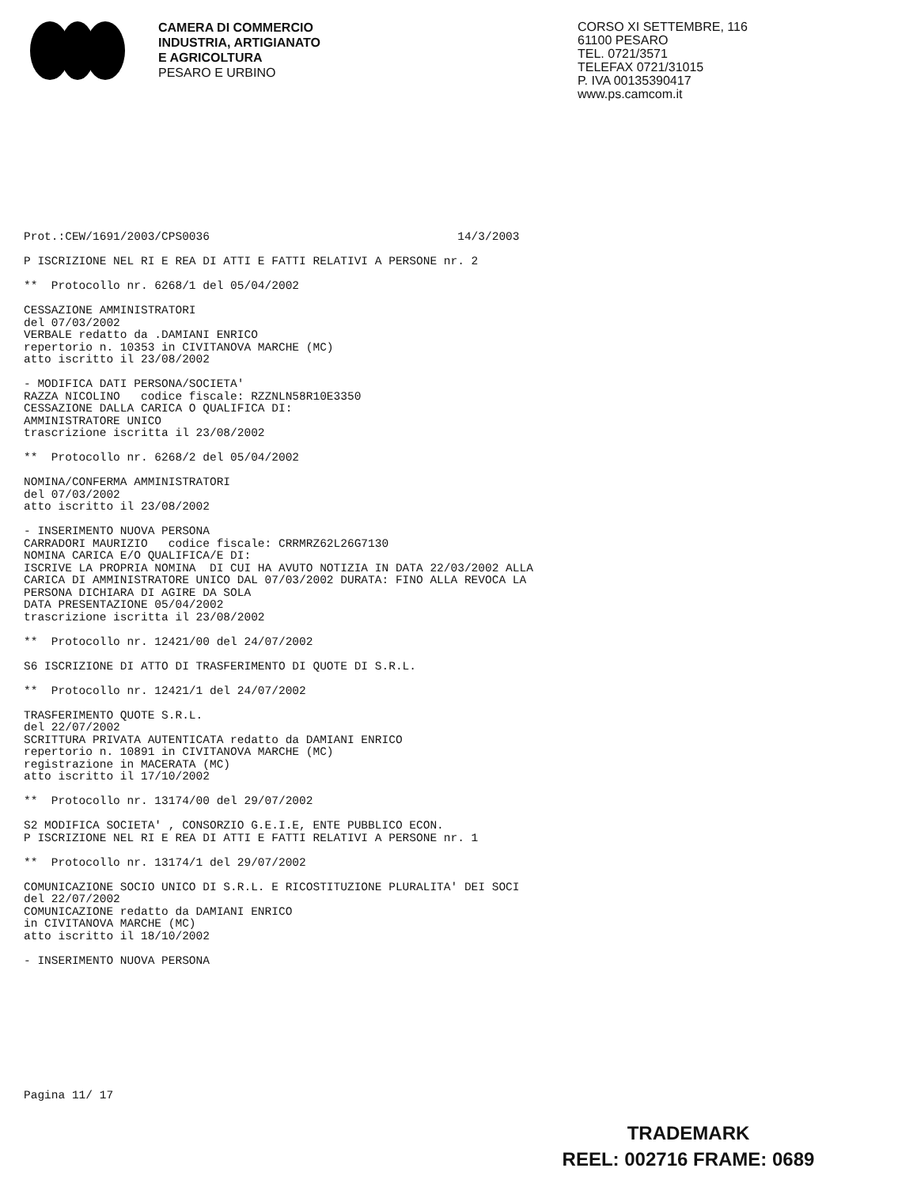CAMERA DI COMMERCIO
INDUSTRIA, ARTIGIANATO
E AGRICOLTURA
PESARO E URBINO
CORSO XI SETTEMBRE, 116
61100 PESARO
TEL. 0721/3571
TELEFAX 0721/31015
P. IVA 00135390417
www.ps.camcom.it
Prot.:CEW/1691/2003/CPS0036                                    14/3/2003

P ISCRIZIONE NEL RI E REA DI ATTI E FATTI RELATIVI A PERSONE nr. 2

**  Protocollo nr. 6268/1 del 05/04/2002

CESSAZIONE AMMINISTRATORI
del 07/03/2002
VERBALE redatto da .DAMIANI ENRICO
repertorio n. 10353 in CIVITANOVA MARCHE (MC)
atto iscritto il 23/08/2002

- MODIFICA DATI PERSONA/SOCIETA'
RAZZA NICOLINO   codice fiscale: RZZNLN58R10E3350
CESSAZIONE DALLA CARICA O QUALIFICA DI:
AMMINISTRATORE UNICO
trascrizione iscritta il 23/08/2002

**  Protocollo nr. 6268/2 del 05/04/2002

NOMINA/CONFERMA AMMINISTRATORI
del 07/03/2002
atto iscritto il 23/08/2002

- INSERIMENTO NUOVA PERSONA
CARRADORI MAURIZIO   codice fiscale: CRRMRZ62L26G7130
NOMINA CARICA E/O QUALIFICA/E DI:
ISCRIVE LA PROPRIA NOMINA  DI CUI HA AVUTO NOTIZIA IN DATA 22/03/2002 ALLA
CARICA DI AMMINISTRATORE UNICO DAL 07/03/2002 DURATA: FINO ALLA REVOCA LA
PERSONA DICHIARA DI AGIRE DA SOLA
DATA PRESENTAZIONE 05/04/2002
trascrizione iscritta il 23/08/2002

**  Protocollo nr. 12421/00 del 24/07/2002

S6 ISCRIZIONE DI ATTO DI TRASFERIMENTO DI QUOTE DI S.R.L.

**  Protocollo nr. 12421/1 del 24/07/2002

TRASFERIMENTO QUOTE S.R.L.
del 22/07/2002
SCRITTURA PRIVATA AUTENTICATA redatto da DAMIANI ENRICO
repertorio n. 10891 in CIVITANOVA MARCHE (MC)
registrazione in MACERATA (MC)
atto iscritto il 17/10/2002

**  Protocollo nr. 13174/00 del 29/07/2002

S2 MODIFICA SOCIETA' , CONSORZIO G.E.I.E, ENTE PUBBLICO ECON.
P ISCRIZIONE NEL RI E REA DI ATTI E FATTI RELATIVI A PERSONE nr. 1

**  Protocollo nr. 13174/1 del 29/07/2002

COMUNICAZIONE SOCIO UNICO DI S.R.L. E RICOSTITUZIONE PLURALITA' DEI SOCI
del 22/07/2002
COMUNICAZIONE redatto da DAMIANI ENRICO
in CIVITANOVA MARCHE (MC)
atto iscritto il 18/10/2002

- INSERIMENTO NUOVA PERSONA
Pagina 11/ 17
TRADEMARK
REEL: 002716 FRAME: 0689